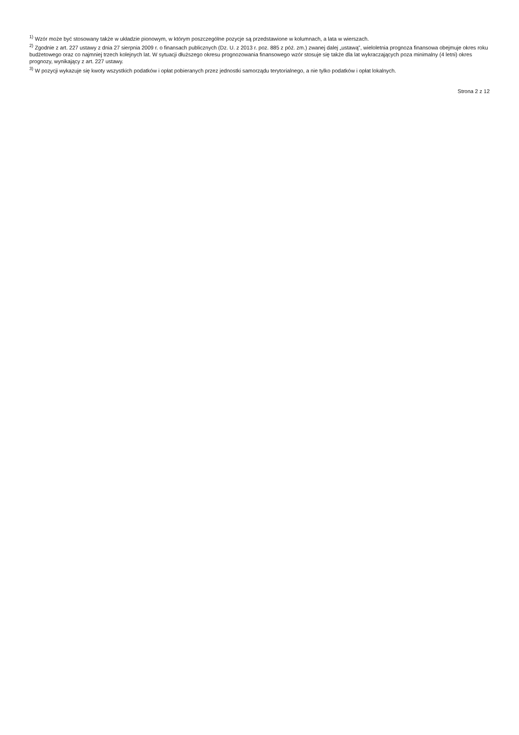<sup>1)</sup> Wzór może być stosowany także w układzie pionowym, w którym poszczególne pozycje są przedstawione w kolumnach, a lata w wierszach.
<sup>2)</sup> Zgodnie z art. 227 ustawy z dnia 27 sierpnia 2009 r. o finansach publicznych (Dz. U. z 2013 r. poz. 885 z póź. zm.) zwanej dalej „ustawą”, wieloletnia prognoza finansowa obejmuje okres roku budżetowego oraz co najmniej trzech kolejnych lat. W sytuacji dłuższego okresu prognozowania finansowego wzór stosuje się także dla lat wykraczających poza minimalny (4 letni) okres prognozy, wynikający z art. 227 ustawy.
<sup>3)</sup> W pozycji wykazuje się kwoty wszystkich podatków i opłat pobieranych przez jednostki samorządu terytorialnego, a nie tylko podatków i opłat lokalnych.
Strona 2 z 12